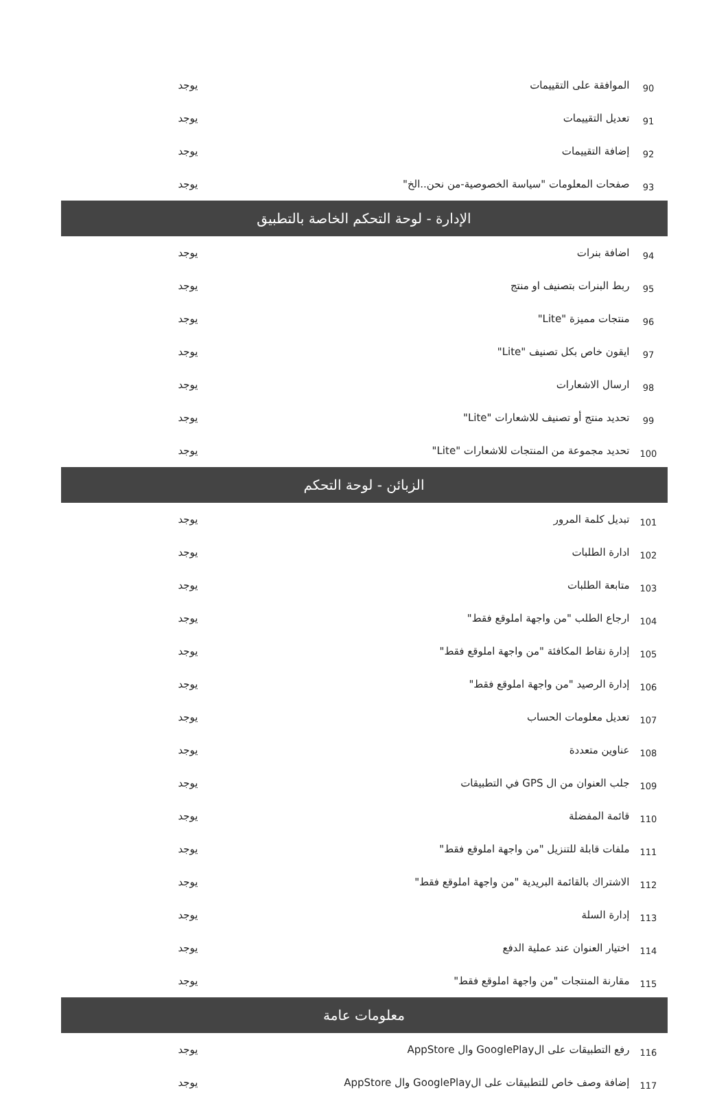| 90 | الموافقة على التقييمات | يوجد |
| 91 | تعديل التقييمات | يوجد |
| 92 | إضافة التقييمات | يوجد |
| 93 | صفحات المعلومات "سياسة الخصوصية-من نحن..الخ" | يوجد |
| الإدارة - لوحة التحكم الخاصة بالتطبيق | | |
| 94 | اضافة بنرات | يوجد |
| 95 | ربط البنرات بتصنيف او منتج | يوجد |
| 96 | منتجات مميزة "Lite" | يوجد |
| 97 | ايقون خاص بكل تصنيف "Lite" | يوجد |
| 98 | ارسال الاشعارات | يوجد |
| 99 | تحديد منتج أو تصنيف للاشعارات "Lite" | يوجد |
| 100 | تحديد مجموعة من المنتجات للاشعارات "Lite" | يوجد |
| الزبائن - لوحة التحكم | | |
| 101 | تبديل كلمة المرور | يوجد |
| 102 | ادارة الطلبات | يوجد |
| 103 | متابعة الطلبات | يوجد |
| 104 | ارجاع الطلب "من واجهة املوقع فقط" | يوجد |
| 105 | إدارة نقاط المكافئة "من واجهة املوقع فقط" | يوجد |
| 106 | إدارة الرصيد "من واجهة املوقع فقط" | يوجد |
| 107 | تعديل معلومات الحساب | يوجد |
| 108 | عناوين متعددة | يوجد |
| 109 | جلب العنوان من ال GPS في التطبيقات | يوجد |
| 110 | قائمة المفضلة | يوجد |
| 111 | ملفات قابلة للتنزيل "من واجهة املوقع فقط" | يوجد |
| 112 | الاشتراك بالقائمة البريدية "من واجهة املوقع فقط" | يوجد |
| 113 | إدارة السلة | يوجد |
| 114 | اختيار العنوان عند عملية الدفع | يوجد |
| 115 | مقارنة المنتجات "من واجهة املوقع فقط" | يوجد |
| معلومات عامة | | |
| 116 | رفع التطبيقات على الGooglePlay وال AppStore | يوجد |
| 117 | إضافة وصف خاص للتطبيقات على الGooglePlay وال AppStore | يوجد |